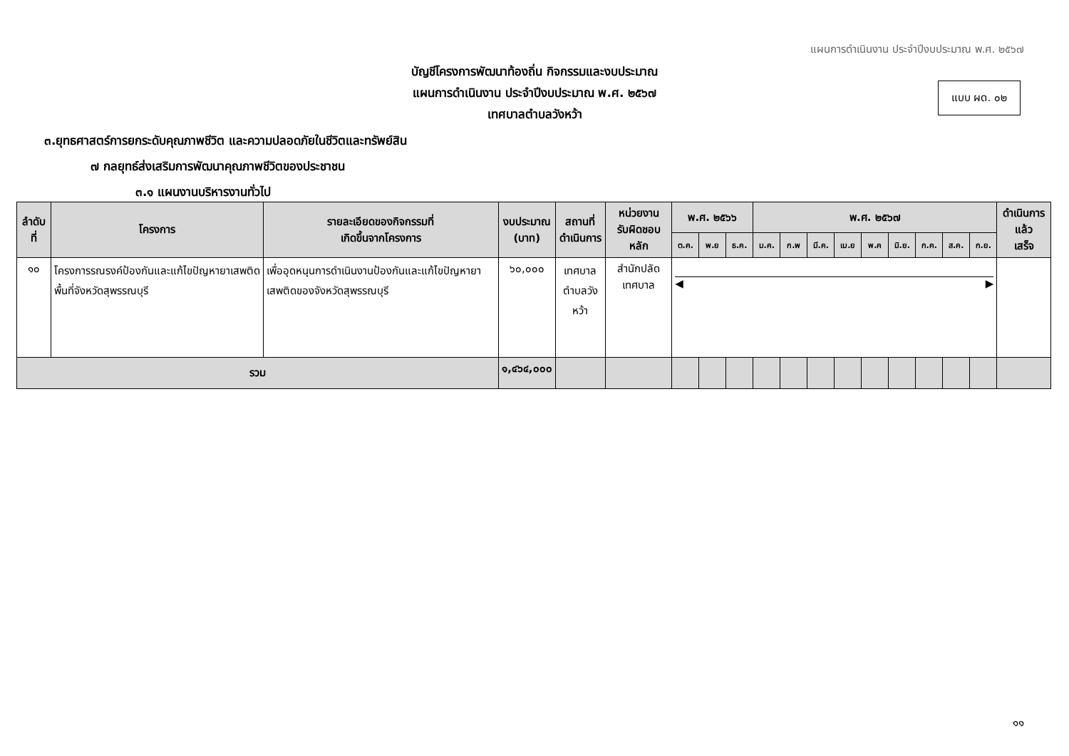แผนการดำเนินงาน ประจำปีงบประมาณ พ.ศ. ๒๕๖๗
แบบ ผด. ๐๒
บัญชีโครงการพัฒนาท้องถิ่น กิจกรรมและงบประมาณ
แผนการดำเนินงาน ประจำปีงบประมาณ พ.ศ. ๒๕๖๗
เทศบาลตำบลวังหว้า
๓.ยุทธศาสตร์การยกระดับคุณภาพชีวิต และความปลอดภัยในชีวิตและทรัพย์สิน
๗ กลยุทธ์ส่งเสริมการพัฒนาคุณภาพชีวิตของประชาชน
๓.๑ แผนงานบริหารงานทั่วไป
| ลำดับที่ | โครงการ | รายละเอียดของกิจกรรมที่ เกิดขึ้นจากโครงการ | งบประมาณ (บาท) | สถานที่ ดำเนินการ | หน่วยงาน รับผิดชอบหลัก | พ.ศ. ๒๕๖๖ | | | พ.ศ. ๒๕๖๗ | | | | | | | | | ดำเนินการแล้ว เสร็จ |
| --- | --- | --- | --- | --- | --- | --- | --- | --- | --- | --- | --- | --- | --- | --- | --- | --- | --- | --- |
| | | | | | | ต.ค. | พ.ย | ธ.ค. | ม.ค. | ก.พ | มี.ค. | เม.ย | พ.ค | มิ.ย. | ก.ค. | ส.ค. | ก.ย. | |
| ๑๐ | โครงการรณรงค์ป้องกันและแก้ไขปัญหายาเสพติดพื้นที่จังหวัดสุพรรณบุรี | เพื่ออุดหนุนการดำเนินงานป้องกันและแก้ไขปัญหายาเสพติดของจังหวัดสุพรรณบุรี | ๖๐,๐๐๐ | เทศบาล ตำบลวังหว้า | สำนักปลัดเทศบาล | ◀ ▶ | | | | | | | | | | | | |
| รวม | | | ๑,๔๖๔,๐๐๐ | | | | | | | | | | | | | | | |
๑๑